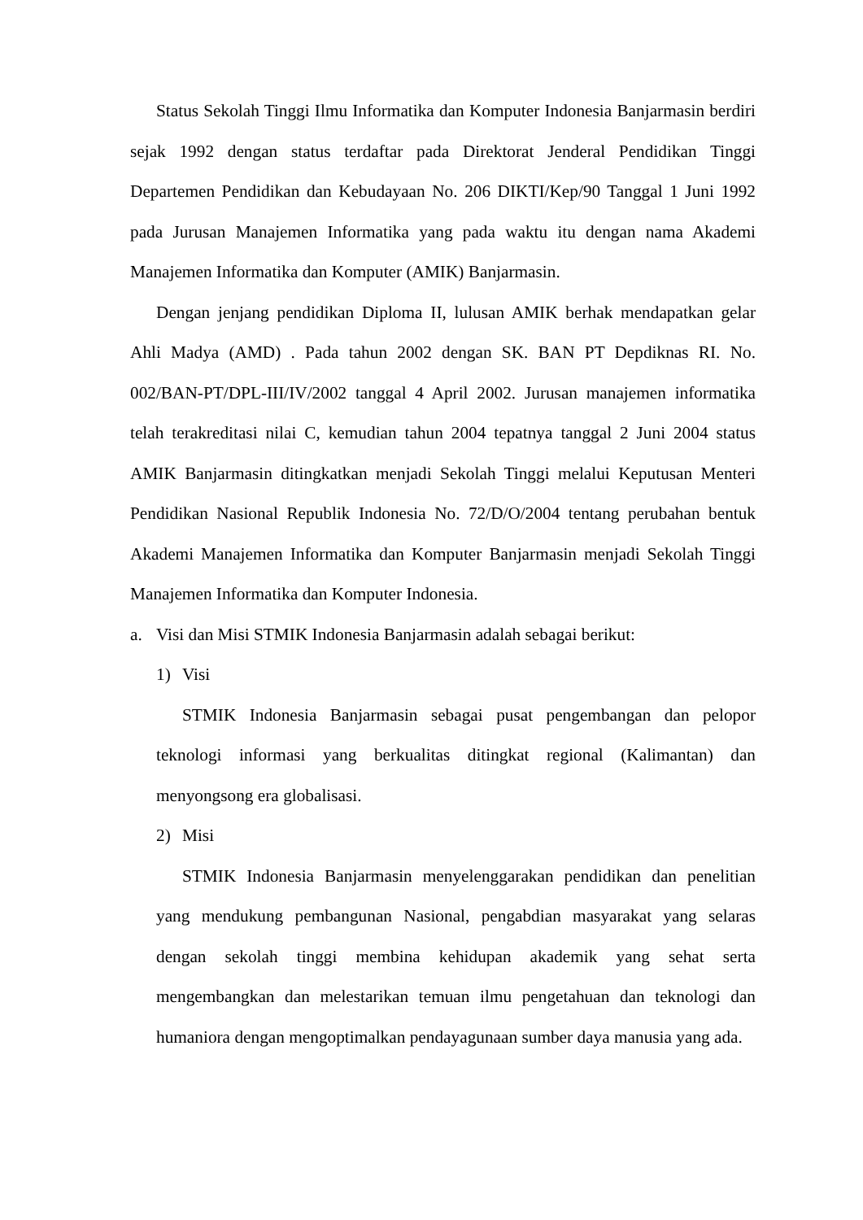Status Sekolah Tinggi Ilmu Informatika dan Komputer Indonesia Banjarmasin berdiri sejak 1992 dengan status terdaftar pada Direktorat Jenderal Pendidikan Tinggi Departemen Pendidikan dan Kebudayaan No. 206 DIKTI/Kep/90 Tanggal 1 Juni 1992 pada Jurusan Manajemen Informatika yang pada waktu itu dengan nama Akademi Manajemen Informatika dan Komputer (AMIK) Banjarmasin.
Dengan jenjang pendidikan Diploma II, lulusan AMIK berhak mendapatkan gelar Ahli Madya (AMD) . Pada tahun 2002 dengan SK. BAN PT Depdiknas RI. No. 002/BAN-PT/DPL-III/IV/2002 tanggal 4 April 2002. Jurusan manajemen informatika telah terakreditasi nilai C, kemudian tahun 2004 tepatnya tanggal 2 Juni 2004 status AMIK Banjarmasin ditingkatkan menjadi Sekolah Tinggi melalui Keputusan Menteri Pendidikan Nasional Republik Indonesia No. 72/D/O/2004 tentang perubahan bentuk Akademi Manajemen Informatika dan Komputer Banjarmasin menjadi Sekolah Tinggi Manajemen Informatika dan Komputer Indonesia.
a. Visi dan Misi STMIK Indonesia Banjarmasin adalah sebagai berikut:
1) Visi
STMIK Indonesia Banjarmasin sebagai pusat pengembangan dan pelopor teknologi informasi yang berkualitas ditingkat regional (Kalimantan) dan menyongsong era globalisasi.
2) Misi
STMIK Indonesia Banjarmasin menyelenggarakan pendidikan dan penelitian yang mendukung pembangunan Nasional, pengabdian masyarakat yang selaras dengan sekolah tinggi membina kehidupan akademik yang sehat serta mengembangkan dan melestarikan temuan ilmu pengetahuan dan teknologi dan humaniora dengan mengoptimalkan pendayagunaan sumber daya manusia yang ada.